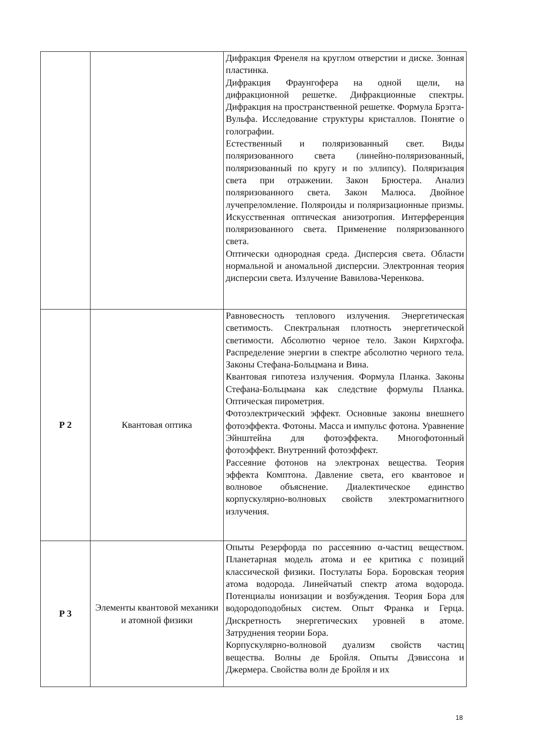| | | Дифракция Френеля на круглом отверстии и диске. Зонная пластинка. Дифракция Фраунгофера на одной щели, на дифракционной решетке. Дифракционные спектры. Дифракция на пространственной решетке. Формула Брэгга-Вульфа. Исследование структуры кристаллов. Понятие о голографии. Естественный и поляризованный свет. Виды поляризованного света (линейно-поляризованный, поляризованный по кругу и по эллипсу). Поляризация света при отражении. Закон Брюстера. Анализ поляризованного света. Закон Малюса. Двойное лучепреломление. Поляроиды и поляризационные призмы. Искусственная оптическая анизотропия. Интерференция поляризованного света. Применение поляризованного света. Оптически однородная среда. Дисперсия света. Области нормальной и аномальной дисперсии. Электронная теория дисперсии света. Излучение Вавилова-Черенкова. |
| Р 2 | Квантовая оптика | Равновесность теплового излучения. Энергетическая светимость. Спектральная плотность энергетической светимости. Абсолютно черное тело. Закон Кирхгофа. Распределение энергии в спектре абсолютно черного тела. Законы Стефана-Больцмана и Вина. Квантовая гипотеза излучения. Формула Планка. Законы Стефана-Больцмана как следствие формулы Планка. Оптическая пирометрия. Фотоэлектрический эффект. Основные законы внешнего фотоэффекта. Фотоны. Масса и импульс фотона. Уравнение Эйнштейна для фотоэффекта. Многофотонный фотоэффект. Внутренний фотоэффект. Рассеяние фотонов на электронах вещества. Теория эффекта Комптона. Давление света, его квантовое и волновое объяснение. Диалектическое единство корпускулярно-волновых свойств электромагнитного излучения. |
| Р 3 | Элементы квантовой механики и атомной физики | Опыты Резерфорда по рассеянию α-частиц веществом. Планетарная модель атома и ее критика с позиций классической физики. Постулаты Бора. Боровская теория атома водорода. Линейчатый спектр атома водорода. Потенциалы ионизации и возбуждения. Теория Бора для водородоподобных систем. Опыт Франка и Герца. Дискретность энергетических уровней в атоме. Затруднения теории Бора. Корпускулярно-волновой дуализм свойств частиц вещества. Волны де Бройля. Опыты Дэвиссона и Джермера. Свойства волн де Бройля и их |
18